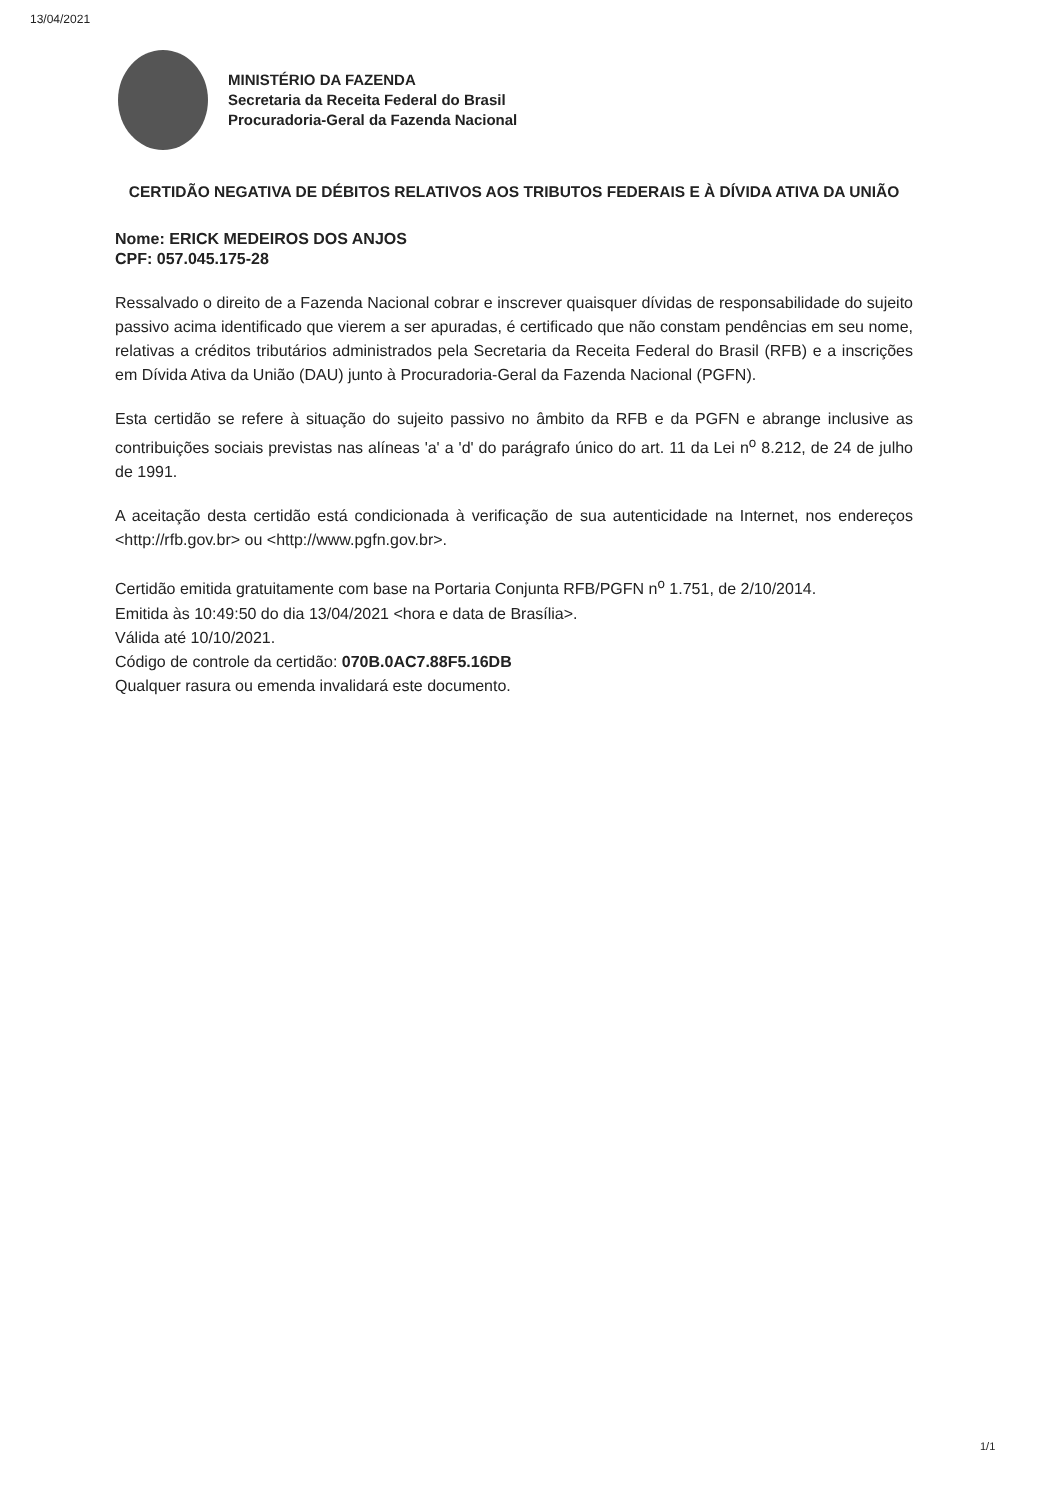13/04/2021
MINISTÉRIO DA FAZENDA
Secretaria da Receita Federal do Brasil
Procuradoria-Geral da Fazenda Nacional
CERTIDÃO NEGATIVA DE DÉBITOS RELATIVOS AOS TRIBUTOS FEDERAIS E À DÍVIDA ATIVA DA UNIÃO
Nome: ERICK MEDEIROS DOS ANJOS
CPF: 057.045.175-28
Ressalvado o direito de a Fazenda Nacional cobrar e inscrever quaisquer dívidas de responsabilidade do sujeito passivo acima identificado que vierem a ser apuradas, é certificado que não constam pendências em seu nome, relativas a créditos tributários administrados pela Secretaria da Receita Federal do Brasil (RFB) e a inscrições em Dívida Ativa da União (DAU) junto à Procuradoria-Geral da Fazenda Nacional (PGFN).
Esta certidão se refere à situação do sujeito passivo no âmbito da RFB e da PGFN e abrange inclusive as contribuições sociais previstas nas alíneas 'a' a 'd' do parágrafo único do art. 11 da Lei n<sup>o</sup> 8.212, de 24 de julho de 1991.
A aceitação desta certidão está condicionada à verificação de sua autenticidade na Internet, nos endereços <http://rfb.gov.br> ou <http://www.pgfn.gov.br>.
Certidão emitida gratuitamente com base na Portaria Conjunta RFB/PGFN n<sup>o</sup> 1.751, de 2/10/2014.
Emitida às 10:49:50 do dia 13/04/2021 <hora e data de Brasília>.
Válida até 10/10/2021.
Código de controle da certidão: 070B.0AC7.88F5.16DB
Qualquer rasura ou emenda invalidará este documento.
1/1